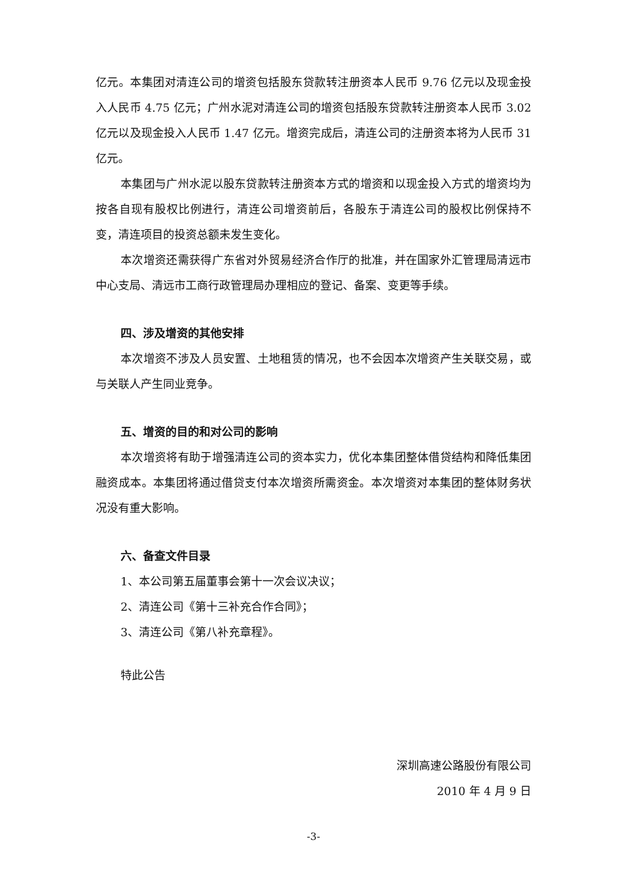亿元。本集团对清连公司的增资包括股东贷款转注册资本人民币 9.76 亿元以及现金投入人民币 4.75 亿元；广州水泥对清连公司的增资包括股东贷款转注册资本人民币 3.02 亿元以及现金投入人民币 1.47 亿元。增资完成后，清连公司的注册资本将为人民币 31 亿元。
本集团与广州水泥以股东贷款转注册资本方式的增资和以现金投入方式的增资均为按各自现有股权比例进行，清连公司增资前后，各股东于清连公司的股权比例保持不变，清连项目的投资总额未发生变化。
本次增资还需获得广东省对外贸易经济合作厅的批准，并在国家外汇管理局清远市中心支局、清远市工商行政管理局办理相应的登记、备案、变更等手续。
四、涉及增资的其他安排
本次增资不涉及人员安置、土地租赁的情况，也不会因本次增资产生关联交易，或与关联人产生同业竞争。
五、增资的目的和对公司的影响
本次增资将有助于增强清连公司的资本实力，优化本集团整体借贷结构和降低集团融资成本。本集团将通过借贷支付本次增资所需资金。本次增资对本集团的整体财务状况没有重大影响。
六、备查文件目录
1、本公司第五届董事会第十一次会议决议；
2、清连公司《第十三补充合作合同》；
3、清连公司《第八补充章程》。
特此公告
深圳高速公路股份有限公司
2010 年 4 月 9 日
-3-